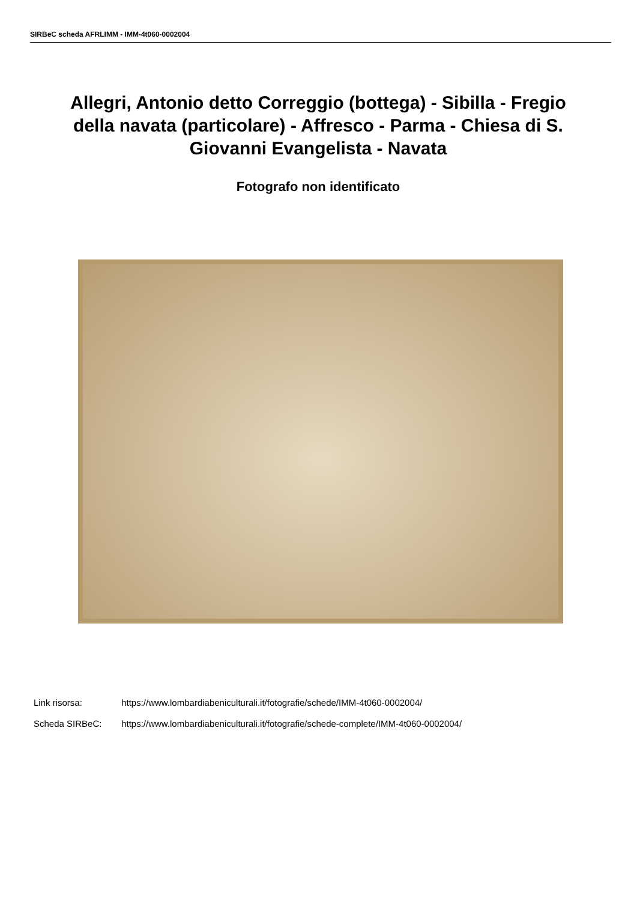SIRBeC scheda AFRLIMM - IMM-4t060-0002004
Allegri, Antonio detto Correggio (bottega) - Sibilla - Fregio della navata (particolare) - Affresco - Parma - Chiesa di S. Giovanni Evangelista - Navata
Fotografo non identificato
Link risorsa: https://www.lombardiabeniculturali.it/fotografie/schede/IMM-4t060-0002004/
Scheda SIRBeC: https://www.lombardiabeniculturali.it/fotografie/schede-complete/IMM-4t060-0002004/